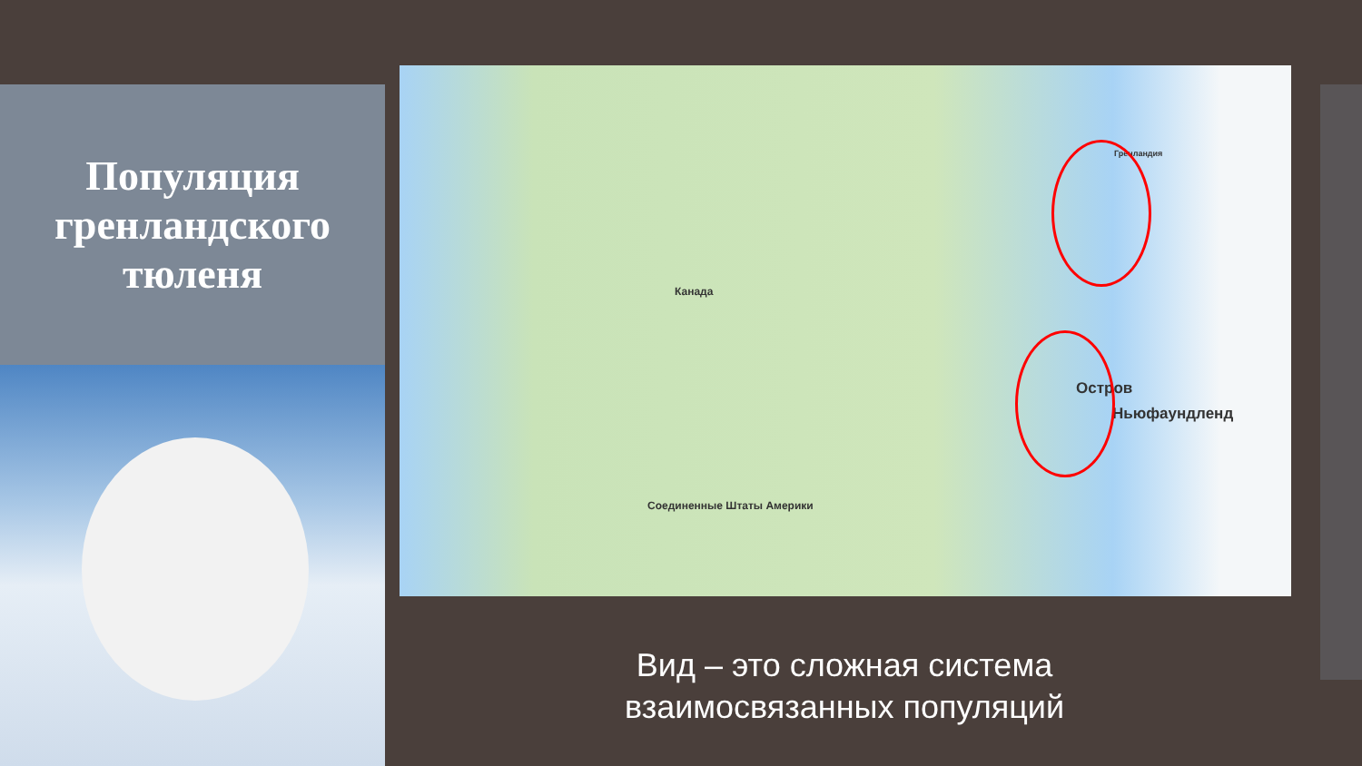Популяция гренландского тюленя
Канада
Гренландия
Остров
Ньюфаундленд
Соединенные Штаты Америки
Вид – это сложная система взаимосвязанных популяций